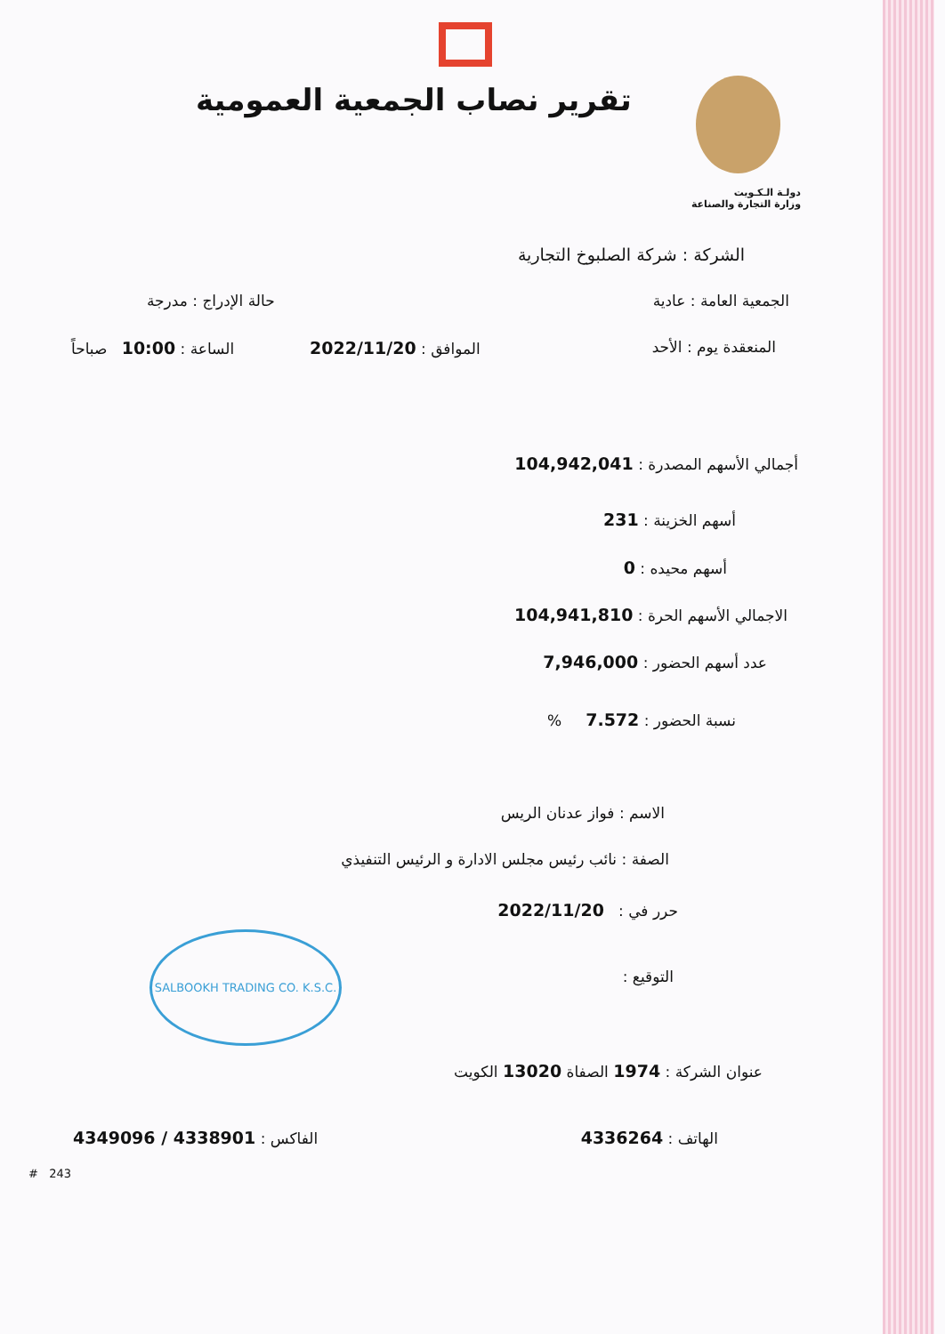تقرير نصاب الجمعية العمومية
دولـة الـكـويت
وزارة التجارة والصناعة
الشركة : شركة الصلبوخ التجارية
الجمعية العامة : عادية حالة الإدراج : مدرجة
المنعقدة يوم : الأحد الموافق : 2022/11/20
الساعة : 10:00 صباحاً
أجمالي الأسهم المصدرة : 104,942,041
أسهم الخزينة : 231
أسهم محيده : 0
الاجمالي الأسهم الحرة : 104,941,810
عدد أسهم الحضور : 7,946,000
نسبة الحضور : 7.572 %
الاسم : فواز عدنان الريس
الصفة : نائب رئيس مجلس الادارة و الرئيس التنفيذي
حرر في : 2022/11/20
التوقيع :
SALBOOKH TRADING CO. K.S.C.
عنوان الشركة : 1974 الصفاة 13020 الكويت
الهاتف : 4336264 الفاكس : 4338901 / 4349096
# 243